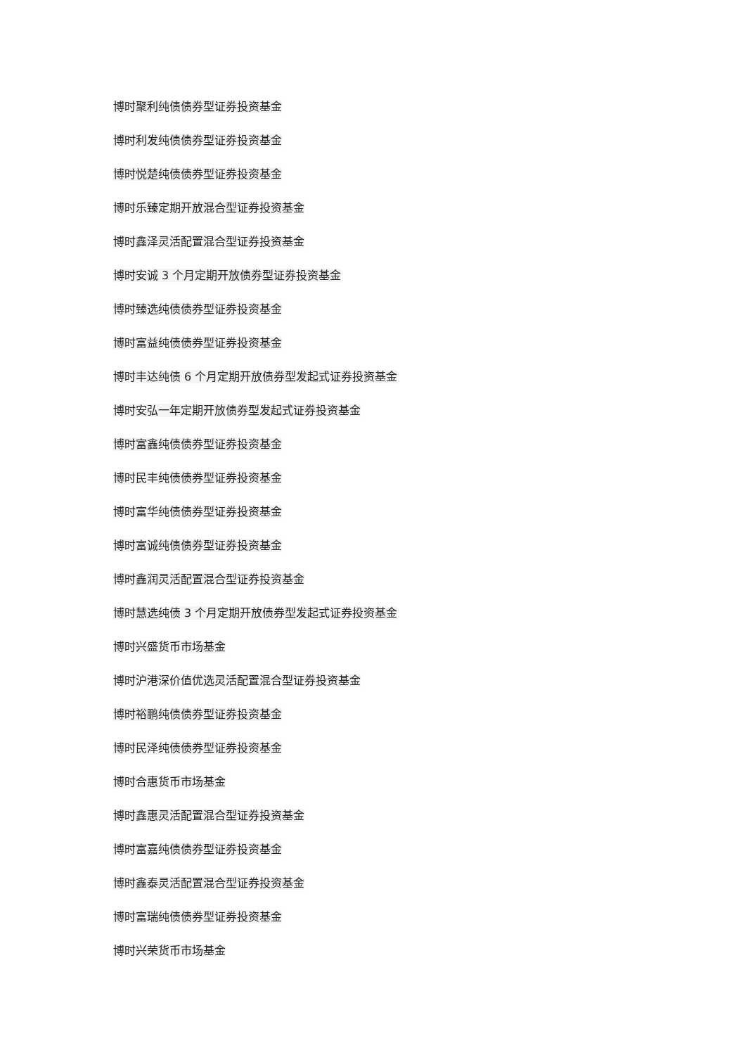博时聚利纯债债券型证券投资基金
博时利发纯债债券型证券投资基金
博时悦楚纯债债券型证券投资基金
博时乐臻定期开放混合型证券投资基金
博时鑫泽灵活配置混合型证券投资基金
博时安诚 3 个月定期开放债券型证券投资基金
博时臻选纯债债券型证券投资基金
博时富益纯债债券型证券投资基金
博时丰达纯债 6 个月定期开放债券型发起式证券投资基金
博时安弘一年定期开放债券型发起式证券投资基金
博时富鑫纯债债券型证券投资基金
博时民丰纯债债券型证券投资基金
博时富华纯债债券型证券投资基金
博时富诚纯债债券型证券投资基金
博时鑫润灵活配置混合型证券投资基金
博时慧选纯债 3 个月定期开放债券型发起式证券投资基金
博时兴盛货币市场基金
博时沪港深价值优选灵活配置混合型证券投资基金
博时裕鹏纯债债券型证券投资基金
博时民泽纯债债券型证券投资基金
博时合惠货币市场基金
博时鑫惠灵活配置混合型证券投资基金
博时富嘉纯债债券型证券投资基金
博时鑫泰灵活配置混合型证券投资基金
博时富瑞纯债债券型证券投资基金
博时兴荣货币市场基金